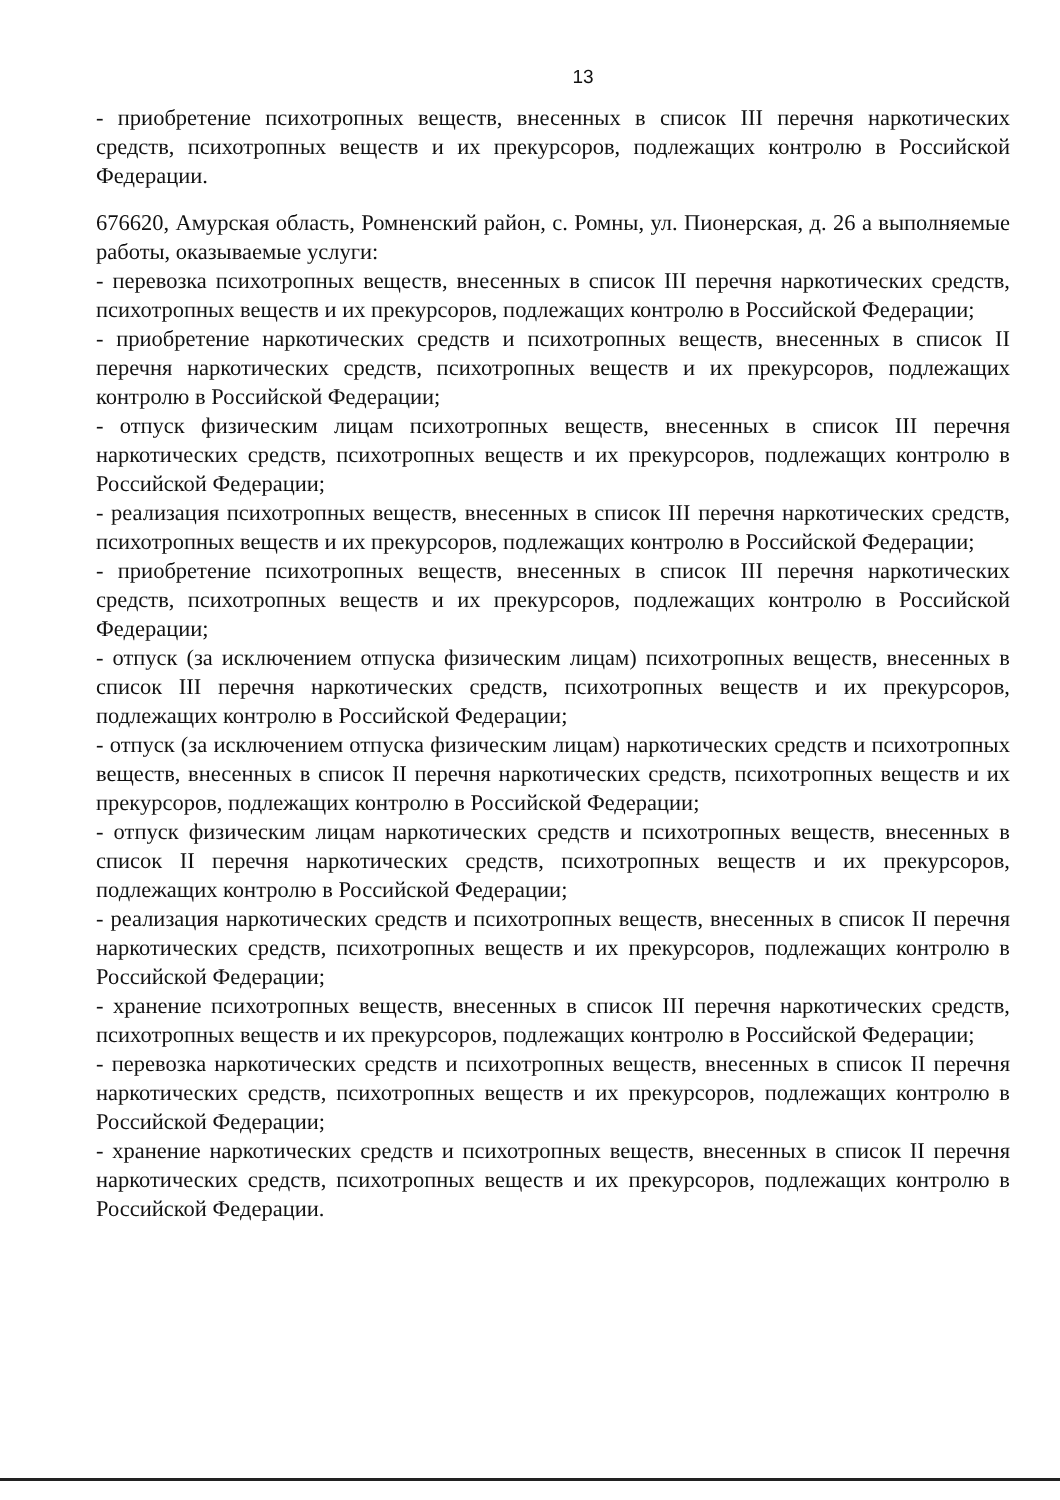13
- приобретение психотропных веществ, внесенных в список III перечня наркотических средств, психотропных веществ и их прекурсоров, подлежащих контролю в Российской Федерации.
676620, Амурская область, Ромненский район, с. Ромны, ул. Пионерская, д. 26 а выполняемые работы, оказываемые услуги:
- перевозка психотропных веществ, внесенных в список III перечня наркотических средств, психотропных веществ и их прекурсоров, подлежащих контролю в Российской Федерации;
- приобретение наркотических средств и психотропных веществ, внесенных в список II перечня наркотических средств, психотропных веществ и их прекурсоров, подлежащих контролю в Российской Федерации;
- отпуск физическим лицам психотропных веществ, внесенных в список III перечня наркотических средств, психотропных веществ и их прекурсоров, подлежащих контролю в Российской Федерации;
- реализация психотропных веществ, внесенных в список III перечня наркотических средств, психотропных веществ и их прекурсоров, подлежащих контролю в Российской Федерации;
- приобретение психотропных веществ, внесенных в список III перечня наркотических средств, психотропных веществ и их прекурсоров, подлежащих контролю в Российской Федерации;
- отпуск (за исключением отпуска физическим лицам) психотропных веществ, внесенных в список III перечня наркотических средств, психотропных веществ и их прекурсоров, подлежащих контролю в Российской Федерации;
- отпуск (за исключением отпуска физическим лицам) наркотических средств и психотропных веществ, внесенных в список II перечня наркотических средств, психотропных веществ и их прекурсоров, подлежащих контролю в Российской Федерации;
- отпуск физическим лицам наркотических средств и психотропных веществ, внесенных в список II перечня наркотических средств, психотропных веществ и их прекурсоров, подлежащих контролю в Российской Федерации;
- реализация наркотических средств и психотропных веществ, внесенных в список II перечня наркотических средств, психотропных веществ и их прекурсоров, подлежащих контролю в Российской Федерации;
- хранение психотропных веществ, внесенных в список III перечня наркотических средств, психотропных веществ и их прекурсоров, подлежащих контролю в Российской Федерации;
- перевозка наркотических средств и психотропных веществ, внесенных в список II перечня наркотических средств, психотропных веществ и их прекурсоров, подлежащих контролю в Российской Федерации;
- хранение наркотических средств и психотропных веществ, внесенных в список II перечня наркотических средств, психотропных веществ и их прекурсоров, подлежащих контролю в Российской Федерации.